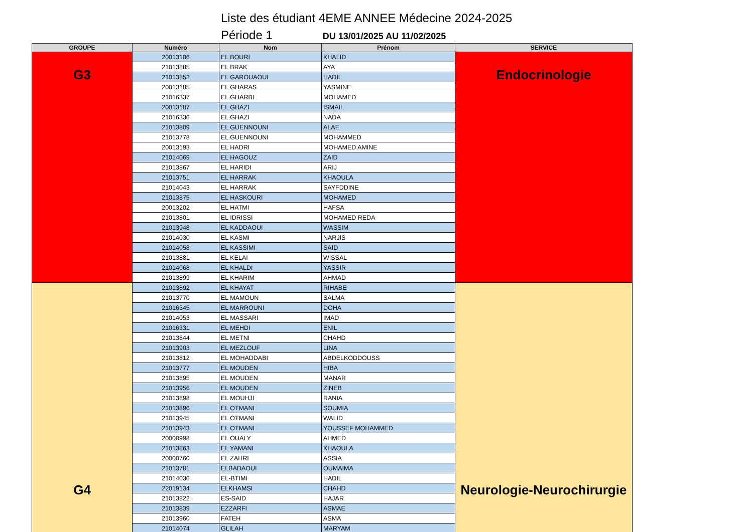Liste des étudiant 4EME ANNEE Médecine 2024-2025
Période 1 DU 13/01/2025 AU 11/02/2025
| GROUPE | Numéro | Nom | Prénom | SERVICE |
| --- | --- | --- | --- | --- |
| G3 | 20013106 | EL BOURI | KHALID | Endocrinologie |
| | 21013885 | EL BRAK | AYA | |
| | 21013852 | EL GAROUAOUI | HADIL | |
| | 20013185 | EL GHARAS | YASMINE | |
| | 21016337 | EL GHARBI | MOHAMED | |
| | 20013187 | EL GHAZI | ISMAIL | |
| | 21016336 | EL GHAZI | NADA | |
| | 21013809 | EL GUENNOUNI | ALAE | |
| | 21013778 | EL GUENNOUNI | MOHAMMED | |
| | 20013193 | EL HADRI | MOHAMED AMINE | |
| | 21014069 | EL HAGOUZ | ZAID | |
| | 21013867 | EL HARIDI | ARIJ | |
| | 21013751 | EL HARRAK | KHAOULA | |
| | 21014043 | EL HARRAK | SAYFDDINE | |
| | 21013875 | EL HASKOURI | MOHAMED | |
| | 20013202 | EL HATMI | HAFSA | |
| | 21013801 | EL IDRISSI | MOHAMED REDA | |
| | 21013948 | EL KADDAOUI | WASSIM | |
| | 21014030 | EL KASMI | NARJIS | |
| | 21014058 | EL KASSIMI | SAID | |
| | 21013881 | EL KELAI | WISSAL | |
| | 21014068 | EL KHALDI | YASSIR | |
| | 21013899 | EL KHARIM | AHMAD | |
| G4 | 21013892 | EL KHAYAT | RIHABE | Neurologie-Neurochirurgie |
| | 21013770 | EL MAMOUN | SALMA | |
| | 21016345 | EL MARROUNI | DOHA | |
| | 21014053 | EL MASSARI | IMAD | |
| | 21016331 | EL MEHDI | ENIL | |
| | 21013844 | EL METNI | CHAHD | |
| | 21013903 | EL MEZLOUF | LINA | |
| | 21013812 | EL MOHADDABI | ABDELKODDOUSS | |
| | 21013777 | EL MOUDEN | HIBA | |
| | 21013895 | EL MOUDEN | MANAR | |
| | 21013956 | EL MOUDEN | ZINEB | |
| | 21013898 | EL MOUHJI | RANIA | |
| | 21013896 | EL OTMANI | SOUMIA | |
| | 21013945 | EL OTMANI | WALID | |
| | 21013943 | EL OTMANI | YOUSSEF MOHAMMED | |
| | 20000998 | EL OUALY | AHMED | |
| | 21013863 | EL YAMANI | KHAOULA | |
| | 20000760 | EL ZAHRI | ASSIA | |
| | 21013781 | ELBADAOUI | OUMAIMA | |
| | 21014036 | EL-BTIMI | HADIL | |
| | 22019134 | ELKHAMSI | CHAHD | |
| | 21013822 | ES-SAID | HAJAR | |
| | 21013839 | EZZARFI | ASMAE | |
| | 21013960 | FATEH | ASMA | |
| | 21014074 | GLILAH | MARYAM | |